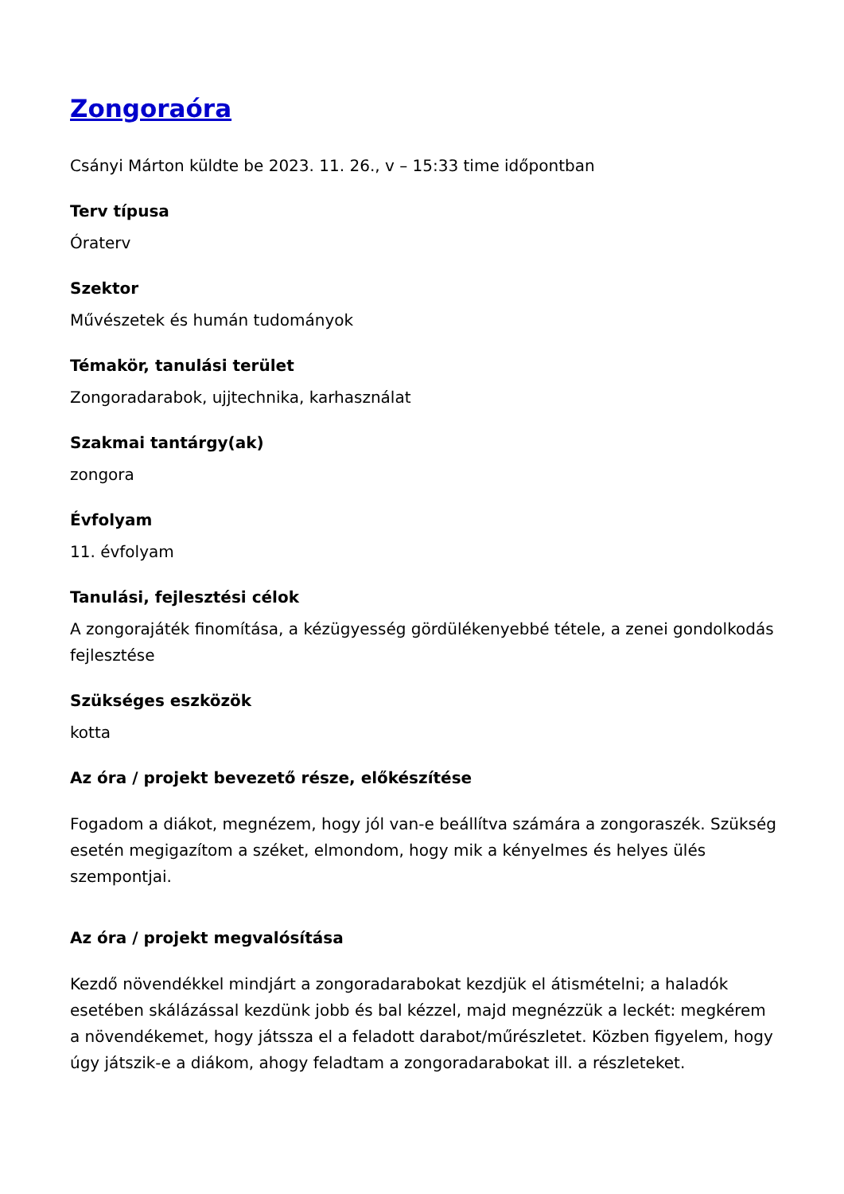Zongoraóra
Csányi Márton küldte be 2023. 11. 26., v – 15:33 time időpontban
Terv típusa
Óraterv
Szektor
Művészetek és humán tudományok
Témakör, tanulási terület
Zongoradarabok, ujjtechnika, karhasználat
Szakmai tantárgy(ak)
zongora
Évfolyam
11. évfolyam
Tanulási, fejlesztési célok
A zongorajáték finomítása, a kézügyesség gördülékenyebbé tétele, a zenei gondolkodás fejlesztése
Szükséges eszközök
kotta
Az óra / projekt bevezető része, előkészítése
Fogadom a diákot, megnézem, hogy jól van-e beállítva számára a zongoraszék. Szükség esetén megigazítom a széket, elmondom, hogy mik a kényelmes és helyes ülés szempontjai.
Az óra / projekt megvalósítása
Kezdő növendékkel mindjárt a zongoradarabokat kezdjük el átismételni; a haladók esetében skálázással kezdünk jobb és bal kézzel, majd megnézzük a leckét: megkérem a növendékemet, hogy játssza el a feladott darabot/műrészletet. Közben figyelem, hogy úgy játszik-e a diákom, ahogy feladtam a zongoradarabokat ill. a részleteket.